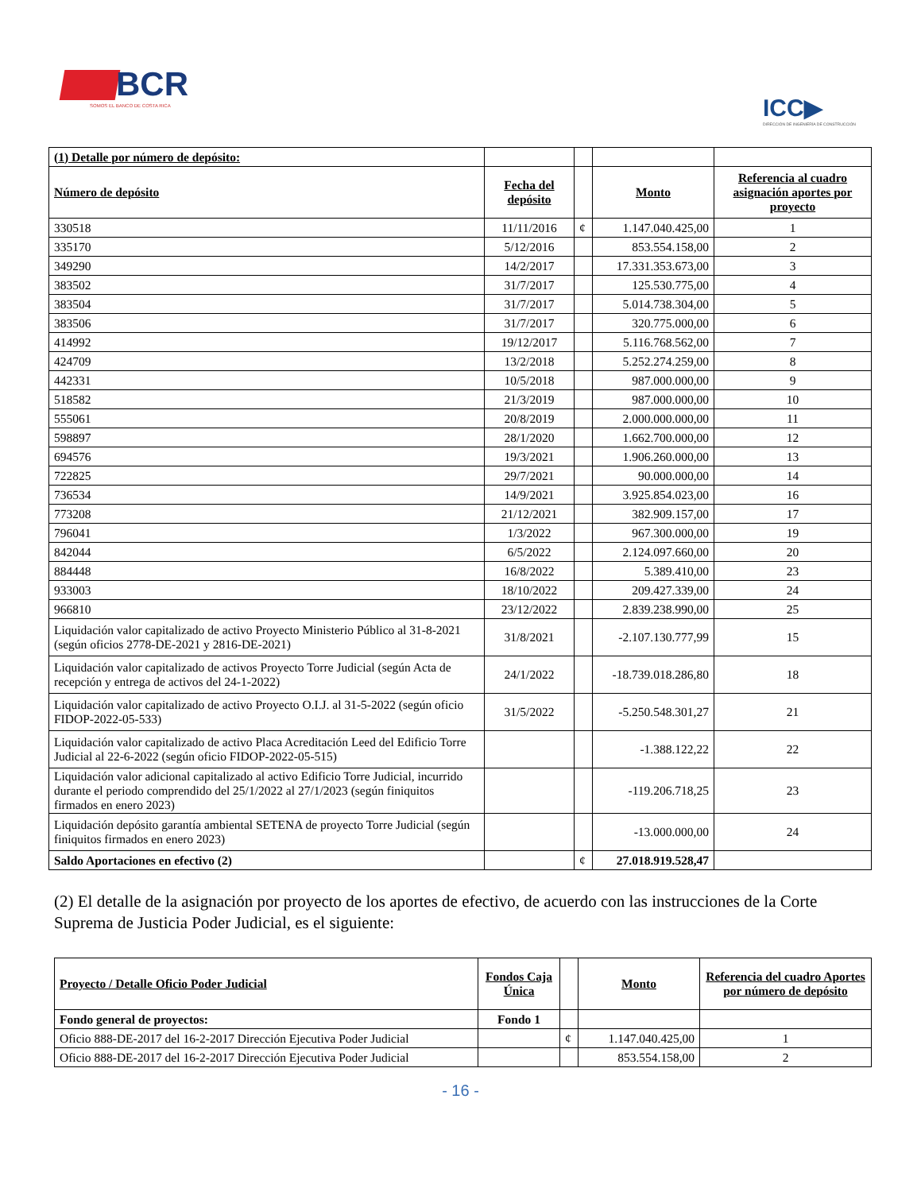BCR
SOMOS EL BANCO DE COSTA RICA
ICC▶
DIRECCIÓN DE INGENIERÍA DE CONSTRUCCIÓN
| (1) Detalle por número de depósito: | | | | |
| Número de depósito | Fecha del depósito | | Monto | Referencia al cuadro asignación aportes por proyecto |
| 330518 | 11/11/2016 | ¢ | 1.147.040.425,00 | 1 |
| 335170 | 5/12/2016 | | 853.554.158,00 | 2 |
| 349290 | 14/2/2017 | | 17.331.353.673,00 | 3 |
| 383502 | 31/7/2017 | | 125.530.775,00 | 4 |
| 383504 | 31/7/2017 | | 5.014.738.304,00 | 5 |
| 383506 | 31/7/2017 | | 320.775.000,00 | 6 |
| 414992 | 19/12/2017 | | 5.116.768.562,00 | 7 |
| 424709 | 13/2/2018 | | 5.252.274.259,00 | 8 |
| 442331 | 10/5/2018 | | 987.000.000,00 | 9 |
| 518582 | 21/3/2019 | | 987.000.000,00 | 10 |
| 555061 | 20/8/2019 | | 2.000.000.000,00 | 11 |
| 598897 | 28/1/2020 | | 1.662.700.000,00 | 12 |
| 694576 | 19/3/2021 | | 1.906.260.000,00 | 13 |
| 722825 | 29/7/2021 | | 90.000.000,00 | 14 |
| 736534 | 14/9/2021 | | 3.925.854.023,00 | 16 |
| 773208 | 21/12/2021 | | 382.909.157,00 | 17 |
| 796041 | 1/3/2022 | | 967.300.000,00 | 19 |
| 842044 | 6/5/2022 | | 2.124.097.660,00 | 20 |
| 884448 | 16/8/2022 | | 5.389.410,00 | 23 |
| 933003 | 18/10/2022 | | 209.427.339,00 | 24 |
| 966810 | 23/12/2022 | | 2.839.238.990,00 | 25 |
| Liquidación valor capitalizado de activo Proyecto Ministerio Público al 31-8-2021 (según oficios 2778-DE-2021 y 2816-DE-2021) | 31/8/2021 | | -2.107.130.777,99 | 15 |
| Liquidación valor capitalizado de activos Proyecto Torre Judicial (según Acta de recepción y entrega de activos del 24-1-2022) | 24/1/2022 | | -18.739.018.286,80 | 18 |
| Liquidación valor capitalizado de activo Proyecto O.I.J. al 31-5-2022 (según oficio FIDOP-2022-05-533) | 31/5/2022 | | -5.250.548.301,27 | 21 |
| Liquidación valor capitalizado de activo Placa Acreditación Leed del Edificio Torre Judicial al 22-6-2022 (según oficio FIDOP-2022-05-515) | | | -1.388.122,22 | 22 |
| Liquidación valor adicional capitalizado al activo Edificio Torre Judicial, incurrido durante el periodo comprendido del 25/1/2022 al 27/1/2023 (según finiquitos firmados en enero 2023) | | | -119.206.718,25 | 23 |
| Liquidación depósito garantía ambiental SETENA de proyecto Torre Judicial (según finiquitos firmados en enero 2023) | | | -13.000.000,00 | 24 |
| Saldo Aportaciones en efectivo (2) | | ¢ | 27.018.919.528,47 | |
(2) El detalle de la asignación por proyecto de los aportes de efectivo, de acuerdo con las instrucciones de la Corte Suprema de Justicia Poder Judicial, es el siguiente:
| Proyecto / Detalle Oficio Poder Judicial | Fondos Caja Única | | Monto | Referencia del cuadro Aportes por número de depósito |
| Fondo general de proyectos: | Fondo 1 | | | |
| Oficio 888-DE-2017 del 16-2-2017 Dirección Ejecutiva Poder Judicial | | ¢ | 1.147.040.425,00 | 1 |
| Oficio 888-DE-2017 del 16-2-2017 Dirección Ejecutiva Poder Judicial | | | 853.554.158,00 | 2 |
- 16 -